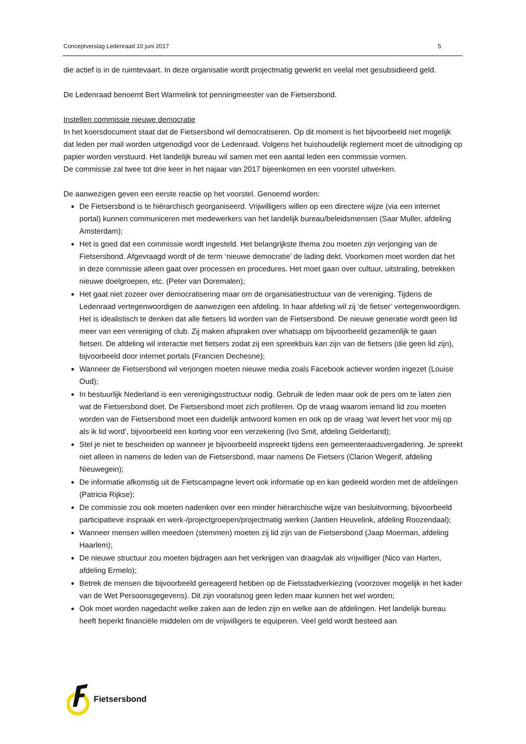Conceptverslag Ledenraad 10 juni 2017 5
die actief is in de ruimtevaart. In deze organisatie wordt projectmatig gewerkt en veelal met gesubsidieerd geld.
De Ledenraad benoemt Bert Warmelink tot penningmeester van de Fietsersbond.
Instellen commissie nieuwe democratie
In het koersdocument staat dat de Fietsersbond wil democratiseren. Op dit moment is het bijvoorbeeld niet mogelijk dat leden per mail worden uitgenodigd voor de Ledenraad. Volgens het huishoudelijk reglement moet de uitnodiging op papier worden verstuurd. Het landelijk bureau wil samen met een aantal leden een commissie vormen.
De commissie zal twee tot drie keer in het najaar van 2017 bijeenkomen en een voorstel uitwerken.
De aanwezigen geven een eerste reactie op het voorstel. Genoemd worden:
De Fietsersbond is te hiërarchisch georganiseerd. Vrijwilligers willen op een directere wijze (via een internet portal) kunnen communiceren met medewerkers van het landelijk bureau/beleidsmensen (Saar Muller, afdeling Amsterdam);
Het is goed dat een commissie wordt ingesteld. Het belangrijkste thema zou moeten zijn verjonging van de Fietsersbond. Afgevraagd wordt of de term ‘nieuwe democratie’ de lading dekt. Voorkomen moet worden dat het in deze commissie alleen gaat over processen en procedures. Het moet gaan over cultuur, uitstraling, betrekken nieuwe doelgroepen, etc. (Peter van Doremalen);
Het gaat niet zozeer over democratisering maar om de organisatiestructuur van de vereniging. Tijdens de Ledenraad vertegenwoordigen de aanwezigen een afdeling. In haar afdeling wil zij ‘de fietser’ vertegenwoordigen. Het is idealistisch te denken dat alle fietsers lid worden van de Fietsersbond. De nieuwe generatie wordt geen lid meer van een vereniging of club. Zij maken afspraken over whatsapp om bijvoorbeeld gezamenlijk te gaan fietsen. De afdeling wil interactie met fietsers zodat zij een spreekbuis kan zijn van de fietsers (die geen lid zijn), bijvoorbeeld door internet portals (Francien Dechesne);
Wanneer de Fietsersbond wil verjongen moeten nieuwe media zoals Facebook actiever worden ingezet (Louise Oud);
In bestuurlijk Nederland is een verenigingsstructuur nodig. Gebruik de leden maar ook de pers om te laten zien wat de Fietsersbond doet. De Fietsersbond moet zich profileren. Op de vraag waarom iemand lid zou moeten worden van de Fietsersbond moet een duidelijk antwoord komen en ook op de vraag ‘wat levert het voor mij op als ik lid word’, bijvoorbeeld een korting voor een verzekering (Ivo Smit, afdeling Gelderland);
Stel je niet te bescheiden op wanneer je bijvoorbeeld inspreekt tijdens een gemeenteraadsvergadering. Je spreekt niet alleen in namens de leden van de Fietsersbond, maar namens De Fietsers (Clarion Wegerif, afdeling Nieuwegein);
De informatie afkomstig uit de Fietscampagne levert ook informatie op en kan gedeeld worden met de afdelingen (Patricia Rijkse);
De commissie zou ook moeten nadenken over een minder hiërarchische wijze van besluitvorming, bijvoorbeeld participatieve inspraak en werk-/projectgroepen/projectmatig werken (Jantien Heuvelink, afdeling Roozendaal);
Wanneer mensen willen meedoen (stemmen) moeten zij lid zijn van de Fietsersbond (Jaap Moerman, afdeling Haarlem);
De nieuwe structuur zou moeten bijdragen aan het verkrijgen van draagvlak als vrijwilliger (Nico van Harten, afdeling Ermelo);
Betrek de mensen die bijvoorbeeld gereageerd hebben op de Fietsstadverkiezing (voorzover mogelijk in het kader van de Wet Persoonsgegevens). Dit zijn vooralsnog geen leden maar kunnen het wel worden;
Ook moet worden nagedacht welke zaken aan de leden zijn en welke aan de afdelingen. Het landelijk bureau heeft beperkt financiële middelen om de vrijwilligers te equiperen. Veel geld wordt besteed aan
Fietsersbond